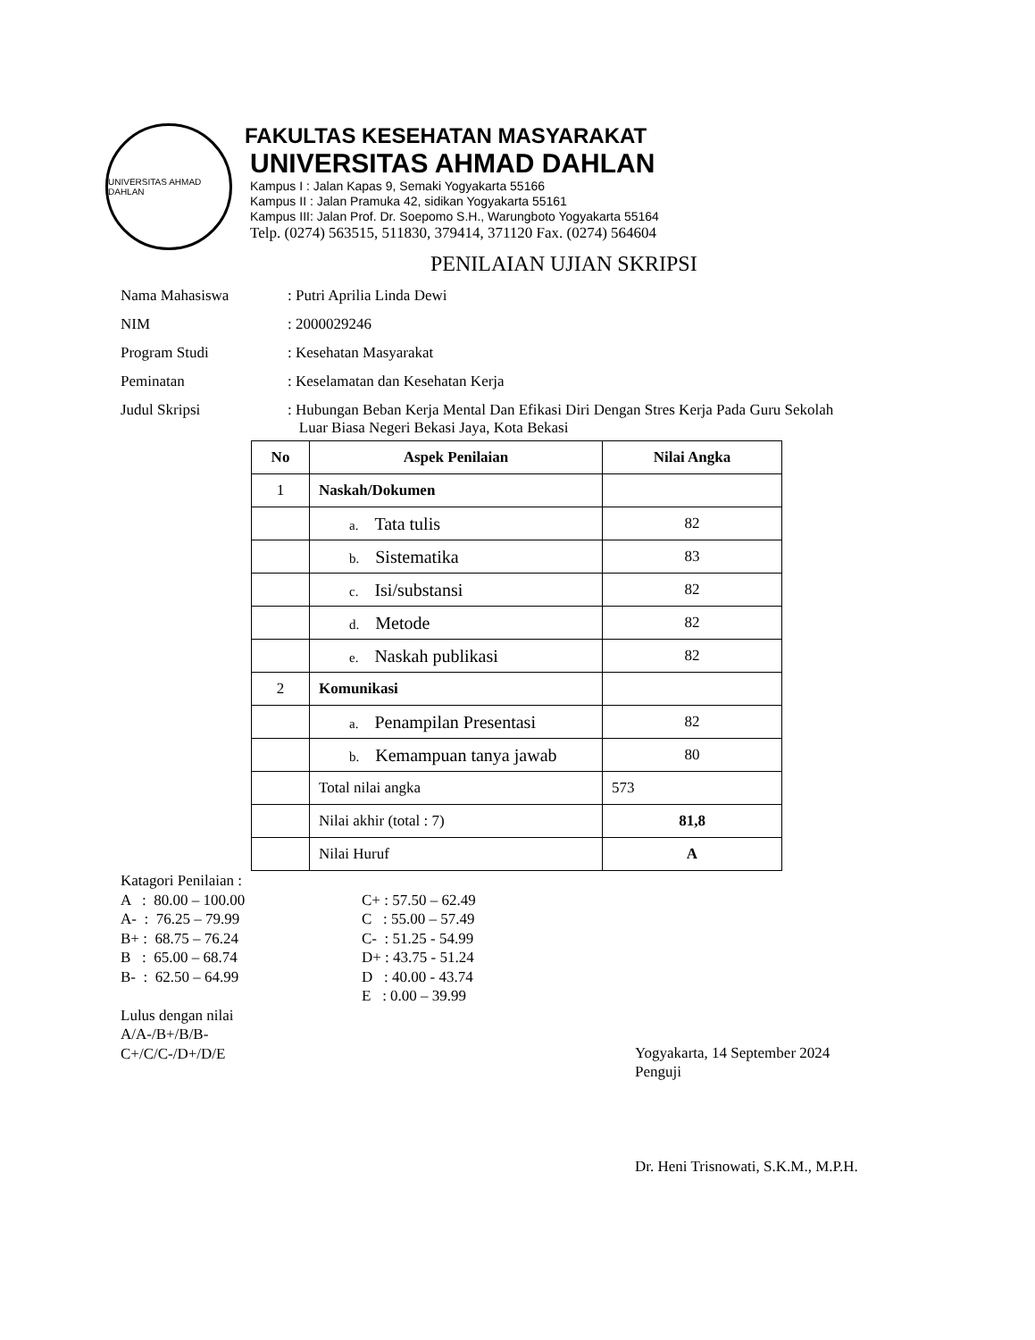UNIVERSITAS AHMAD DAHLAN
FAKULTAS KESEHATAN MASYARAKAT
UNIVERSITAS AHMAD DAHLAN
Kampus I : Jalan Kapas 9, Semaki Yogyakarta 55166
Kampus II : Jalan Pramuka 42, sidikan Yogyakarta 55161
Kampus III: Jalan Prof. Dr. Soepomo S.H., Warungboto Yogyakarta 55164
Telp. (0274) 563515, 511830, 379414, 371120 Fax. (0274) 564604
PENILAIAN UJIAN SKRIPSI
Nama Mahasiswa : Putri Aprilia Linda Dewi
NIM : 2000029246
Program Studi : Kesehatan Masyarakat
Peminatan : Keselamatan dan Kesehatan Kerja
Judul Skripsi : Hubungan Beban Kerja Mental Dan Efikasi Diri Dengan Stres Kerja Pada Guru Sekolah
Luar Biasa Negeri Bekasi Jaya, Kota Bekasi
| No | Aspek Penilaian | Nilai Angka |
| --- | --- | --- |
| 1 | Naskah/Dokumen | |
| | a. Tata tulis | 82 |
| | b. Sistematika | 83 |
| | c. Isi/substansi | 82 |
| | d. Metode | 82 |
| | e. Naskah publikasi | 82 |
| 2 | Komunikasi | |
| | a. Penampilan Presentasi | 82 |
| | b. Kemampuan tanya jawab | 80 |
| | Total nilai angka | 573 |
| | Nilai akhir (total : 7) | 81,8 |
| | Nilai Huruf | A |
Katagori Penilaian :
A : 80.00 – 100.00
A- : 76.25 – 79.99
B+ : 68.75 – 76.24
B : 65.00 – 68.74
B- : 62.50 – 64.99
Lulus dengan nilai
A/A-/B+/B/B-
C+/C/C-/D+/D/E
C+ : 57.50 – 62.49
C : 55.00 – 57.49
C- : 51.25 - 54.99
D+ : 43.75 - 51.24
D : 40.00 - 43.74
E : 0.00 – 39.99
Yogyakarta, 14 September 2024
Penguji
Dr. Heni Trisnowati, S.K.M., M.P.H.